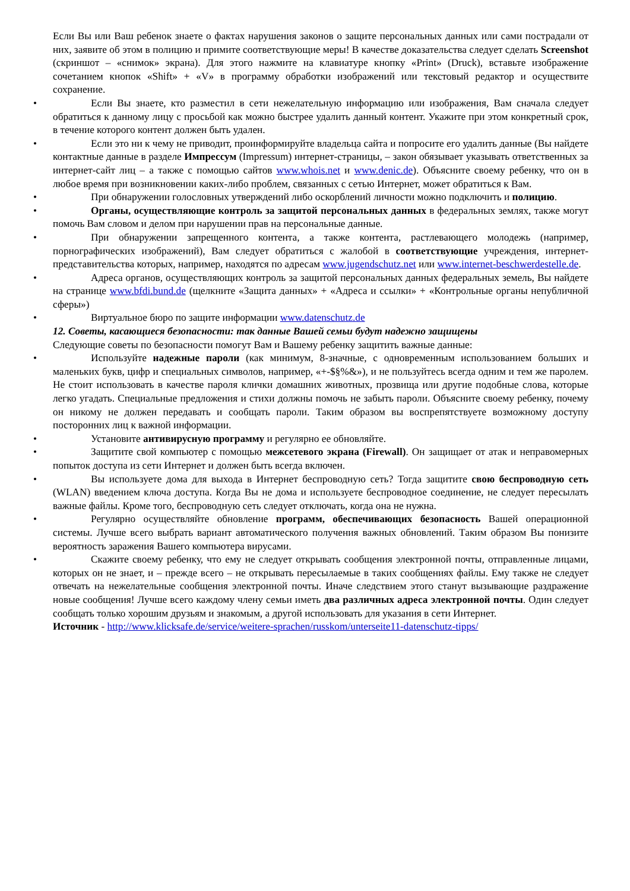Если Вы или Ваш ребенок знаете о фактах нарушения законов о защите персональных данных или сами пострадали от них, заявите об этом в полицию и примите соответствующие меры! В качестве доказательства следует сделать Screenshot (скриншот – «снимок» экрана). Для этого нажмите на клавиатуре кнопку «Print» (Druck), вставьте изображение сочетанием кнопок «Shift» + «V» в программу обработки изображений или текстовый редактор и осуществите сохранение.
• Если Вы знаете, кто разместил в сети нежелательную информацию или изображения, Вам сначала следует обратиться к данному лицу с просьбой как можно быстрее удалить данный контент. Укажите при этом конкретный срок, в течение которого контент должен быть удален.
• Если это ни к чему не приводит, проинформируйте владельца сайта и попросите его удалить данные (Вы найдете контактные данные в разделе Импрессум (Impressum) интернет-страницы, – закон обязывает указывать ответственных за интернет-сайт лиц – а также с помощью сайтов www.whois.net и www.denic.de). Объясните своему ребенку, что он в любое время при возникновении каких-либо проблем, связанных с сетью Интернет, может обратиться к Вам.
• При обнаружении голословных утверждений либо оскорблений личности можно подключить и полицию.
• Органы, осуществляющие контроль за защитой персональных данных в федеральных землях, также могут помочь Вам словом и делом при нарушении прав на персональные данные.
• При обнаружении запрещенного контента, а также контента, растлевающего молодежь (например, порнографических изображений), Вам следует обратиться с жалобой в соответствующие учреждения, интернет- представительства которых, например, находятся по адресам www.jugendschutz.net или www.internet-beschwerdestelle.de.
• Адреса органов, осуществляющих контроль за защитой персональных данных федеральных земель, Вы найдете на странице www.bfdi.bund.de (щелкните «Защита данных» + «Адреса и ссылки» + «Контрольные органы непубличной сферы»)
• Виртуальное бюро по защите информации www.datenschutz.de
12. Советы, касающиеся безопасности: так данные Вашей семьи будут надежно защищены
Следующие советы по безопасности помогут Вам и Вашему ребенку защитить важные данные:
• Используйте надежные пароли (как минимум, 8-значные, с одновременным использованием больших и маленьких букв, цифр и специальных символов, например, «+-$§%&»), и не пользуйтесь всегда одним и тем же паролем. Не стоит использовать в качестве пароля клички домашних животных, прозвища или другие подобные слова, которые легко угадать. Специальные предложения и стихи должны помочь не забыть пароли. Объясните своему ребенку, почему он никому не должен передавать и сообщать пароли. Таким образом вы воспрепятствуете возможному доступу посторонних лиц к важной информации.
• Установите антивирусную программу и регулярно ее обновляйте.
• Защитите свой компьютер с помощью межсетевого экрана (Firewall). Он защищает от атак и неправомерных попыток доступа из сети Интернет и должен быть всегда включен.
• Вы используете дома для выхода в Интернет беспроводную сеть? Тогда защитите свою беспроводную сеть (WLAN) введением ключа доступа. Когда Вы не дома и используете беспроводное соединение, не следует пересылать важные файлы. Кроме того, беспроводную сеть следует отключать, когда она не нужна.
• Регулярно осуществляйте обновление программ, обеспечивающих безопасность Вашей операционной системы. Лучше всего выбрать вариант автоматического получения важных обновлений. Таким образом Вы понизите вероятность заражения Вашего компьютера вирусами.
• Скажите своему ребенку, что ему не следует открывать сообщения электронной почты, отправленные лицами, которых он не знает, и – прежде всего – не открывать пересылаемые в таких сообщениях файлы. Ему также не следует отвечать на нежелательные сообщения электронной почты. Иначе следствием этого станут вызывающие раздражение новые сообщения! Лучше всего каждому члену семьи иметь два различных адреса электронной почты. Один следует сообщать только хорошим друзьям и знакомым, а другой использовать для указания в сети Интернет.
Источник - http://www.klicksafe.de/service/weitere-sprachen/russkom/unterseite11-datenschutz-tipps/